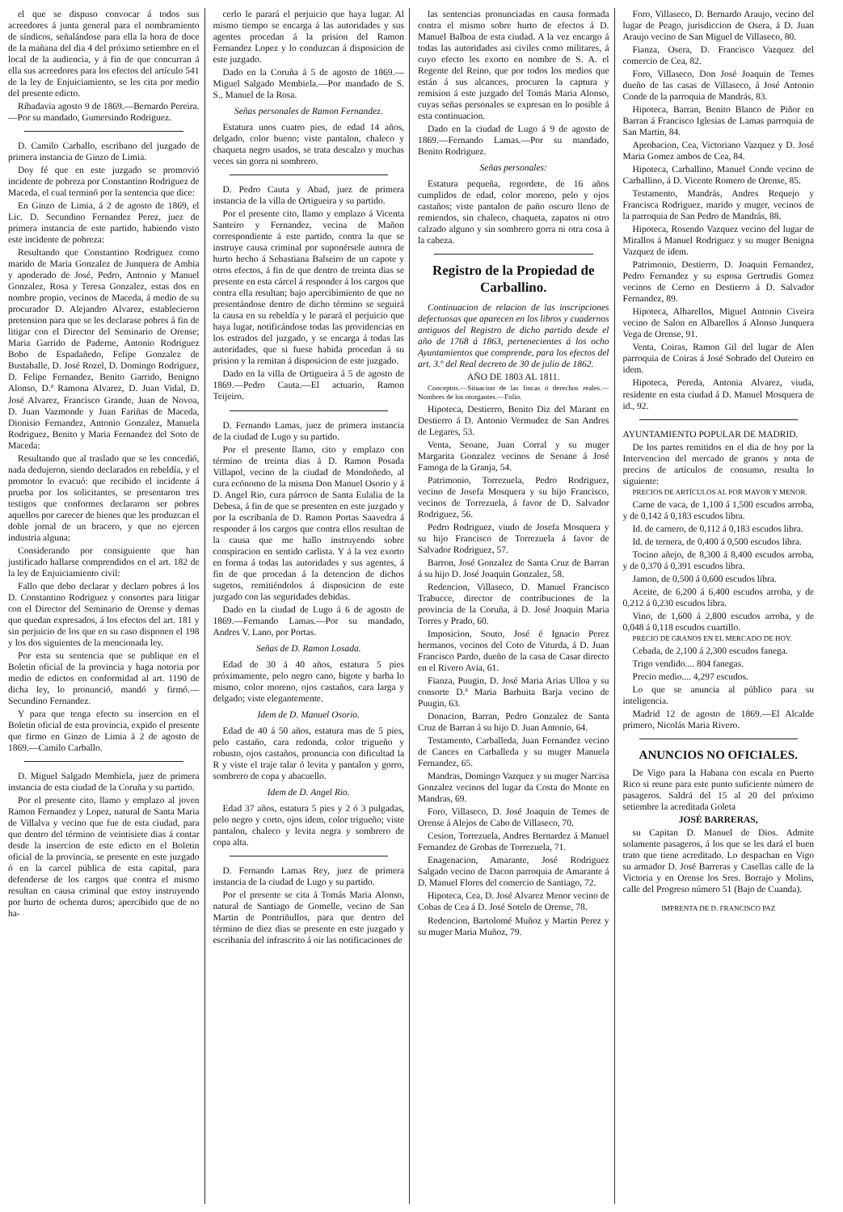el que se dispuso convocar á todos sus acreedores á junta general para el nombramiento de síndicos, señalándose para ella la hora de doce de la mañana del dia 4 del próximo setiembre en el local de la audiencia, y á fin de que concurran á ella sus acreedores para los efectos del artículo 541 de la ley de Enjuiciamiento, se les cita por medio del presente edicto.
Ribadavia agosto 9 de 1869.—Bernardo Pereira.—Por su mandado, Gumersindo Rodriguez.
D. Camilo Carballo, escribano del juzgado de primera instancia de Ginzo de Limia.
Doy fé que en este juzgado se promovió incidente de pobreza por Constantino Rodriguez de Maceda, el cual terminó por la sentencia que dice:
En Ginzo de Limia, á 2 de agosto de 1869, el Lic. D. Secundino Fernandez Perez, juez de primera instancia de este partido, habiendo visto este incidente de pobreza:
Resultando que Constantino Rodriguez como marido de Maria Gonzalez de Junquera de Ambia y apoderado de José, Pedro, Antonio y Manuel Gonzalez, Rosa y Teresa Gonzalez, estas dos en nombre propio, vecinos de Maceda, á medio de su procurador D. Alejandro Alvarez, establecieron pretension para que se les declarase pobres á fin de litigar con el Director del Seminario de Orense; Maria Garrido de Paderne, Antonio Rodriguez Bobo de Espadañedo, Felipe Gonzalez de Bustaballe, D. José Rozel, D. Domingo Rodriguez, D. Felipe Fernandez, Benito Garrido, Benigno Alonso, D.ª Ramona Alvarez, D. Juan Vidal, D. José Alvarez, Francisco Grande, Juan de Novoa, D. Juan Vazmonde y Juan Fariñas de Maceda, Dionisio Fernandez, Antonio Gonzalez, Manuela Rodriguez, Benito y Maria Fernandez del Soto de Maceda:
Resultando que al traslado que se les concedió, nada dedujeron, siendo declarados en rebeldía, y el promotor lo evacuó: que recibido el incidente á prueba por los solicitantes, se presentaron tres testigos que conformes declararon ser pobres aquellos por carecer de bienes que les produzcan el doble jornal de un bracero, y que no ejercen industria alguna:
Considerando por consiguiente que han justificado hallarse comprendidos en el art. 182 de la ley de Enjuiciamiento civil:
Fallo que debo declarar y declaro pobres á los D. Constantino Rodriguez y consortes para litigar con el Director del Seminario de Orense y demas que quedan expresados, á los efectos del art. 181 y sin perjuicio de los que en su caso disponen el 198 y los dos siguientes de la mencionada ley.
Por esta su sentencia que se publique en el Boletin oficial de la provincia y haga notoria por medio de edictos en conformidad al art. 1190 de dicha ley, lo pronunció, mandó y firmó.—Secundino Fernandez.
Y para que tenga efecto su insercion en el Boletin oficial de esta provincia, expido el presente que firmo en Ginzo de Limia á 2 de agosto de 1869.—Camilo Carballo.
D. Miguel Salgado Membiela, juez de primera instancia de esta ciudad de la Coruña y su partido.
Por el presente cito, llamo y emplazo al joven Ramon Fernandez y Lopez, natural de Santa Maria de Villalva y vecino que fue de esta ciudad, para que dentro del término de veintisiete dias á contar desde la insercion de este edicto en el Boletin oficial de la provincia, se presente en este juzgado ó en la carcel pública de esta capital, para defenderse de los cargos que contra el mismo resultan en causa criminal que estoy instruyendo por hurto de ochenta duros; apercibido que de no ha-
cerlo le parará el perjuicio que haya lugar. Al mismo tiempo se encarga á las autoridades y sus agentes procedan á la prision del Ramon Fernandez Lopez y lo conduzcan á disposicion de este juzgado.
Dado en la Coruña á 5 de agosto de 1869.—Miguel Salgado Membiela.—Por mandado de S. S., Manuel de la Rosa.
Señas personales de Ramon Fernandez.
Estatura unos cuatro pies, de edad 14 años, delgado, color bueno; viste pantalon, chaleco y chaqueta negro usados, se trata descalzo y muchas veces sin gorra ni sombrero.
D. Pedro Cauta y Abad, juez de primera instancia de la villa de Ortigueira y su partido.
Por el presente cito, llamo y emplazo á Vicenta Santeiro y Fernandez, vecina de Mañon correspondiente á este partido, contra la que se instruye causa criminal por suponérsele autora de hurto hecho á Sebastiana Balseiro de un capote y otros efectos, á fin de que dentro de treinta dias se presente en esta cárcel á responder á los cargos que contra ella resultan; bajo apercibimiento de que no presentándose dentro de dicho término se seguirá la causa en su rebeldía y le parará el perjuicio que haya lugar, notificándose todas las providencias en los estrados del juzgado, y se encarga á todas las autoridades, que si fuese habida procedan á su prision y la remitan á disposicion de este juzgado.
Dado en la villa de Ortigueira á 5 de agosto de 1869.—Pedro Cauta.—El actuario, Ramon Teijeiro.
D. Fernando Lamas, juez de primera instancia de la ciudad de Lugo y su partido.
Por el presente llamo, cito y emplazo con término de treinta dias á D. Ramon Posada Villapol, vecino de la ciudad de Mondoñedo, al cura ecónomo de la misma Don Manuel Osorio y á D. Angel Rio, cura párroco de Santa Eulalia de la Debesa, á fin de que se presenten en este juzgado y por la escribanía de D. Ramon Portas Saavedra á responder á los cargos que contra ellos resultan de la causa que me hallo instruyendo sobre conspiracion en sentido carlista. Y á la vez exorto en forma á todas las autoridades y sus agentes, á fin de que procedan á la detencion de dichos sugetos, remitiéndolos á disposicion de este juzgado con las seguridades debidas.
Dado en la ciudad de Lugo á 6 de agosto de 1869.—Fernando Lamas.—Por su mandado, Andres V. Lano, por Portas.
Señas de D. Ramon Losada.
Edad de 30 á 40 años, estatura 5 pies próximamente, pelo negro cano, bigote y barba lo mismo, color moreno, ojos castaños, cara larga y delgado; viste elegantemente.
Idem de D. Manuel Osorio.
Edad de 40 á 50 años, estatura mas de 5 pies, pelo castaño, cara redonda, color trigueño y robusto, ojos castaños, pronuncia con dificultad la R y viste el traje talar ó levita y pantalon y gorro, sombrero de copa y abacuello.
Idem de D. Angel Rio.
Edad 37 años, estatura 5 pies y 2 ó 3 pulgadas, pelo negro y corto, ojos idem, color trigueño; viste pantalon, chaleco y levita negra y sombrero de copa alta.
D. Fernando Lamas Rey, juez de primera instancia de la ciudad de Lugo y su partido.
Por el presente se cita á Tomás Maria Alonso, natural de Santiago de Gomelle, vecino de San Martin de Pontriñullos, para que dentro del término de diez dias se presente en este juzgado y escribanía del infrascrito á oir las notificaciones de
las sentencias pronunciadas en causa formada contra el mismo sobre hurto de efectos á D. Manuel Balboa de esta ciudad. A la vez encargo á todas las autoridades asi civiles como militares, á cuyo efecto les exorto en nombre de S. A. el Regente del Reino, que por todos los medios que están á sus alcances, procuren la captura y remision á este juzgado del Tomás Maria Alonso, cuyas señas personales se expresan en lo posible á esta continuacion.
Dado en la ciudad de Lugo á 9 de agosto de 1869.—Fernando Lamas.—Por su mandado, Benito Rodriguez.
Señas personales:
Estatura pequeña, regordete, de 16 años cumplidos de edad, color moreno, pelo y ojos castaños; viste pantalon de paño oscuro lleno de remiendos, sin chaleco, chaqueta, zapatos ni otro calzado alguno y sin sombrero gorra ni otra cosa á la cabeza.
Registro de la Propiedad de Carballino.
Continuacion de relacion de las inscripciones defectuosas que aparecen en los libros y cuadernos antiguos del Registro de dicho partido desde el año de 1768 á 1863, pertenecientes á los ocho Ayuntamientos que comprende, para los efectos del art. 3.º del Real decreto de 30 de julio de 1862.
AÑO DE 1803 AL 1811.
Conceptos.—Situacion de las fincas ó derechos reales.—Nombres de los otorgantes.—Folio.
Hipoteca, Destierro, Benito Diz del Marant en Destierro á D. Antonio Vermudez de San Andres de Legares, 53.
Venta, Seoane, Juan Corral y su muger Margarita Gonzalez vecinos de Seoane á José Famoga de la Granja, 54.
Patrimonio, Torrezuela, Pedro Rodriguez, vecino de Josefa Mosquera y su hijo Francisco, vecinos de Torrezuela, á favor de D. Salvador Rodriguez, 56.
Pedro Rodriguez, viudo de Josefa Mosquera y su hijo Francisco de Torrezuela á favor de Salvador Rodriguez, 57.
Barron, José Gonzalez de Santa Cruz de Barran á su hijo D. José Joaquin Gonzalez, 58.
Redencion, Villaseco, D. Manuel Francisco Trabucce, director de contribuciones de la provincia de la Coruña, á D. José Joaquin Maria Torres y Prado, 60.
Imposicion, Souto, José é Ignacio Perez hermanos, vecinos del Coto de Viturda, á D. Juan Francisco Pardo, dueño de la casa de Casar directo en el Rivero Avia, 61.
Fianza, Puugin, D. José Maria Arias Ulloa y su consorte D.ª Maria Barbuita Barja vecino de Puugin, 63.
Donacion, Barran, Pedro Gonzalez de Santa Cruz de Barran á su hijo D. Juan Antonio, 64.
Testamento, Carballeda, Juan Fernandez vecino de Cances en Carballeda y su muger Manuela Fernandez, 65.
Mandras, Domingo Vazquez y su muger Narcisa Gonzalez vecinos del lugar da Costa do Monte en Mandras, 69.
Foro, Villaseco, D. José Joaquin de Temes de Orense á Alejos de Cabo de Villaseco, 70.
Cesion, Torrezuela, Andres Bernardez á Manuel Fernandez de Grobas de Torrezuela, 71.
Enagenacion, Amarante, José Rodriguez Salgado vecino de Dacon parroquia de Amarante á D. Manuel Flores del comercio de Santiago, 72.
Hipoteca, Cea, D. José Alvarez Menor vecino de Cobas de Cea á D. José Sotelo de Orense, 78.
Redencion, Bartolomé Muñoz y Martin Perez y su muger Maria Muñoz, 79.
Foro, Villaseco, D. Bernardo Araujo, vecino del lugar de Peago, jurisdiccion de Osera, á D. Juan Araujo vecino de San Miguel de Villaseco, 80.
Fianza, Osera, D. Francisco Vazquez del comercio de Cea, 82.
Foro, Villaseco, Don José Joaquin de Temes dueño de las casas de Villaseco, á José Antonio Conde de la parroquia de Mandrás, 83.
Hipoteca, Barran, Benito Blanco de Piñor en Barran á Francisco Iglesias de Lamas parroquia de San Martin, 84.
Aprobacion, Cea, Victoriano Vazquez y D. José Maria Gomez ambos de Cea, 84.
Hipoteca, Carballino, Manuel Conde vecino de Carballino, á D. Vicente Romero de Orense, 85.
Testamento, Mandrás, Andres Requejo y Francisca Rodriguez, marido y muger, vecinos de la parroquia de San Pedro de Mandrás, 88.
Hipoteca, Rosendo Vazquez vecino del lugar de Mirallos á Manuel Rodriguez y su muger Benigna Vazquez de idem.
Patrimonio, Destierro, D. Joaquin Fernandez, Pedro Fernandez y su esposa Gertrudis Gomez vecinos de Cerno en Destierro á D. Salvador Fernandez, 89.
Hipoteca, Albarellos, Miguel Antonio Civeira vecino de Salon en Albarellos á Alonso Junquera Vega de Orense, 91.
Venta, Coiras, Ramon Gil del lugar de Alen parroquia de Coiras á José Sobrado del Outeiro en idem.
Hipoteca, Pereda, Antonia Alvarez, viuda, residente en esta ciudad á D. Manuel Mosquera de id., 92.
AYUNTAMIENTO POPULAR DE MADRID.
De los partes remitidos en el dia de hoy por la Intervencion del mercado de granos y nota de precios de artículos de consumo, resulta lo siguiente:
PRECIOS DE ARTÍCULOS AL POR MAYOR Y MENOR.
Carne de vaca, de 1,100 á 1,500 escudos arroba, y de 0,142 á 0,183 escudos libra.
Id. de carnero, de 0,112 á 0,183 escudos libra.
Id. de ternera, de 0,400 á 0,500 escudos libra.
Tocino añejo, de 8,300 á 8,400 escudos arroba, y de 0,370 á 0,391 escudos libra.
Jamon, de 0,500 á 0,600 escudos libra.
Aceite, de 6,200 á 6,400 escudos arroba, y de 0,212 á 0,230 escudos libra.
Vino, de 1,600 á 2,800 escudos arroba, y de 0,048 á 0,118 escudos cuartillo.
PRECIO DE GRANOS EN EL MERCADO DE HOY.
Cebada, de 2,100 á 2,300 escudos fanega.
Trigo vendido.... 804 fanegas.
Precio medio.... 4,297 escudos.
Lo que se anuncia al público para su inteligencia.
Madrid 12 de agosto de 1869.—El Alcalde primero, Nicolás Maria Rivero.
ANUNCIOS NO OFICIALES.
De Vigo para la Habana con escala en Puerto Rico si reune para este punto suficiente número de pasageros. Saldrá del 15 al 20 del próximo setiembre la acreditada Goleta
JOSÉ BARRERAS,
su Capitan D. Manuel de Dios. Admite solamente pasageros, á los que se les dará el buen trato que tiene acreditado. Lo despachan en Vigo su armador D. José Barreras y Casellas calle de la Victoria y en Orense los Sres. Borrajo y Molins, calle del Progreso número 51 (Bajo de Cuanda).
IMPRENTA DE D. FRANCISCO PAZ